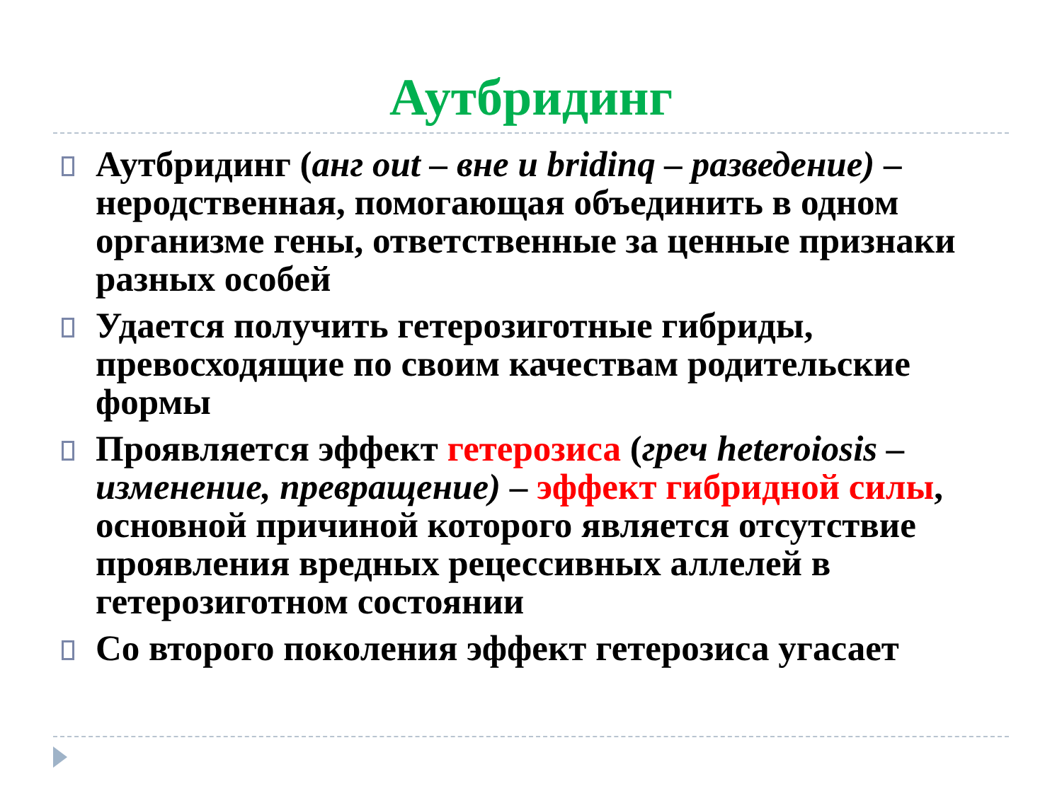Аутбридинг
Аутбридинг (анг out – вне и bridinq – разведение) – неродственная, помогающая объединить в одном организме гены, ответственные за ценные признаки разных особей
Удается получить гетерозиготные гибриды, превосходящие по своим качествам родительские формы
Проявляется эффект гетерозиса (греч heteroiosis – изменение, превращение) – эффект гибридной силы, основной причиной которого является отсутствие проявления вредных рецессивных аллелей в гетерозиготном состоянии
Со второго поколения эффект гетерозиса угасает